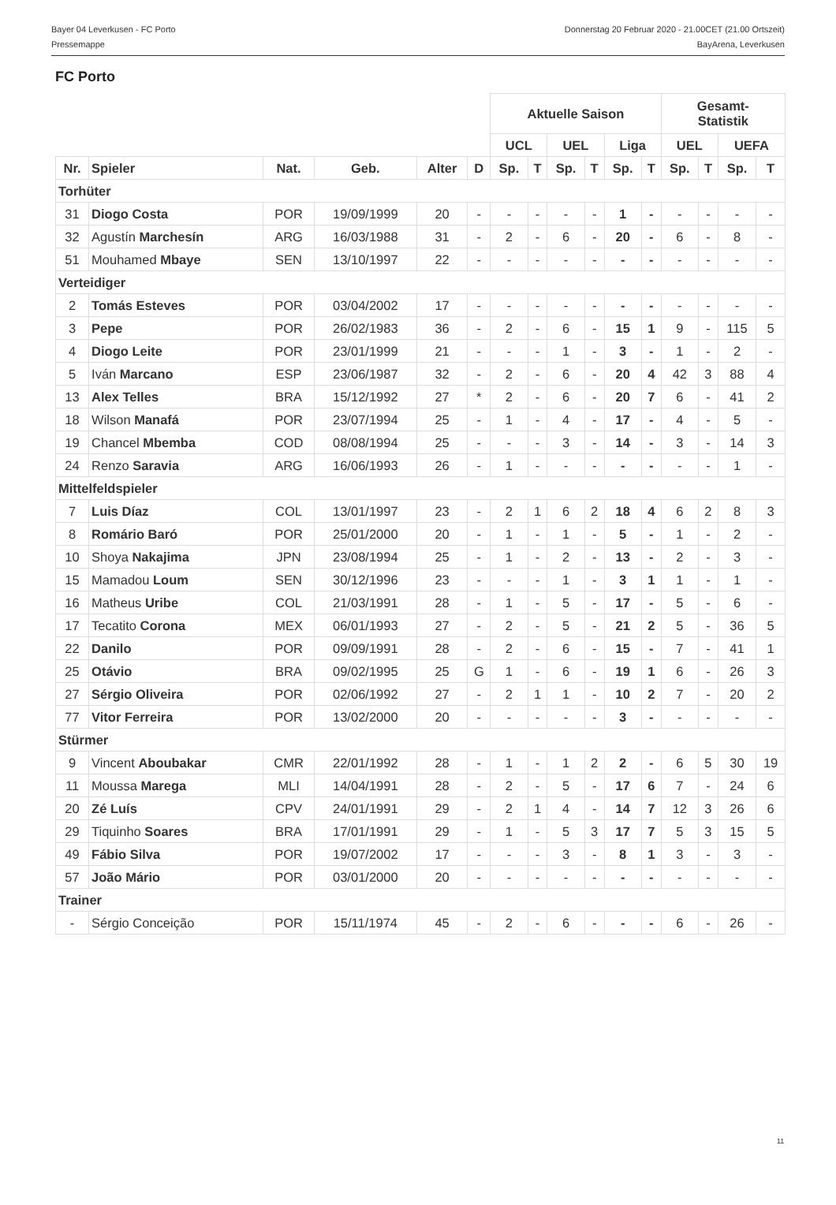Bayer 04 Leverkusen - FC Porto
Pressemappe
Donnerstag 20 Februar 2020 - 21.00CET (21.00 Ortszeit)
BayArena, Leverkusen
FC Porto
| | | | | | | Aktuelle Saison | | | | | | Gesamt- Statistik | | | |
| --- | --- | --- | --- | --- | --- | --- | --- | --- | --- | --- | --- | --- | --- | --- | --- |
| | | | | | | UCL | | UEL | | Liga | | UEL | | UEFA | |
| Nr. | Spieler | Nat. | Geb. | Alter | D | Sp. | T | Sp. | T | Sp. | T | Sp. | T | Sp. | T |
| Torhüter | | | | | | | | | | | | | | | |
| 31 | Diogo Costa | POR | 19/09/1999 | 20 | - | - | - | - | - | 1 | - | - | - | - | - |
| 32 | Agustín Marchesín | ARG | 16/03/1988 | 31 | - | 2 | - | 6 | - | 20 | - | 6 | - | 8 | - |
| 51 | Mouhamed Mbaye | SEN | 13/10/1997 | 22 | - | - | - | - | - | - | - | - | - | - | - |
| Verteidiger | | | | | | | | | | | | | | | |
| 2 | Tomás Esteves | POR | 03/04/2002 | 17 | - | - | - | - | - | - | - | - | - | - | - |
| 3 | Pepe | POR | 26/02/1983 | 36 | - | 2 | - | 6 | - | 15 | 1 | 9 | - | 115 | 5 |
| 4 | Diogo Leite | POR | 23/01/1999 | 21 | - | - | - | 1 | - | 3 | - | 1 | - | 2 | - |
| 5 | Iván Marcano | ESP | 23/06/1987 | 32 | - | 2 | - | 6 | - | 20 | 4 | 42 | 3 | 88 | 4 |
| 13 | Alex Telles | BRA | 15/12/1992 | 27 | * | 2 | - | 6 | - | 20 | 7 | 6 | - | 41 | 2 |
| 18 | Wilson Manafá | POR | 23/07/1994 | 25 | - | 1 | - | 4 | - | 17 | - | 4 | - | 5 | - |
| 19 | Chancel Mbemba | COD | 08/08/1994 | 25 | - | - | - | 3 | - | 14 | - | 3 | - | 14 | 3 |
| 24 | Renzo Saravia | ARG | 16/06/1993 | 26 | - | 1 | - | - | - | - | - | - | - | 1 | - |
| Mittelfeldspieler | | | | | | | | | | | | | | | |
| 7 | Luis Díaz | COL | 13/01/1997 | 23 | - | 2 | 1 | 6 | 2 | 18 | 4 | 6 | 2 | 8 | 3 |
| 8 | Romário Baró | POR | 25/01/2000 | 20 | - | 1 | - | 1 | - | 5 | - | 1 | - | 2 | - |
| 10 | Shoya Nakajima | JPN | 23/08/1994 | 25 | - | 1 | - | 2 | - | 13 | - | 2 | - | 3 | - |
| 15 | Mamadou Loum | SEN | 30/12/1996 | 23 | - | - | - | 1 | - | 3 | 1 | 1 | - | 1 | - |
| 16 | Matheus Uribe | COL | 21/03/1991 | 28 | - | 1 | - | 5 | - | 17 | - | 5 | - | 6 | - |
| 17 | Tecatito Corona | MEX | 06/01/1993 | 27 | - | 2 | - | 5 | - | 21 | 2 | 5 | - | 36 | 5 |
| 22 | Danilo | POR | 09/09/1991 | 28 | - | 2 | - | 6 | - | 15 | - | 7 | - | 41 | 1 |
| 25 | Otávio | BRA | 09/02/1995 | 25 | G | 1 | - | 6 | - | 19 | 1 | 6 | - | 26 | 3 |
| 27 | Sérgio Oliveira | POR | 02/06/1992 | 27 | - | 2 | 1 | 1 | - | 10 | 2 | 7 | - | 20 | 2 |
| 77 | Vitor Ferreira | POR | 13/02/2000 | 20 | - | - | - | - | - | 3 | - | - | - | - | - |
| Stürmer | | | | | | | | | | | | | | | |
| 9 | Vincent Aboubakar | CMR | 22/01/1992 | 28 | - | 1 | - | 1 | 2 | 2 | - | 6 | 5 | 30 | 19 |
| 11 | Moussa Marega | MLI | 14/04/1991 | 28 | - | 2 | - | 5 | - | 17 | 6 | 7 | - | 24 | 6 |
| 20 | Zé Luís | CPV | 24/01/1991 | 29 | - | 2 | 1 | 4 | - | 14 | 7 | 12 | 3 | 26 | 6 |
| 29 | Tiquinho Soares | BRA | 17/01/1991 | 29 | - | 1 | - | 5 | 3 | 17 | 7 | 5 | 3 | 15 | 5 |
| 49 | Fábio Silva | POR | 19/07/2002 | 17 | - | - | - | 3 | - | 8 | 1 | 3 | - | 3 | - |
| 57 | João Mário | POR | 03/01/2000 | 20 | - | - | - | - | - | - | - | - | - | - | - |
| Trainer | | | | | | | | | | | | | | | |
| - | Sérgio Conceição | POR | 15/11/1974 | 45 | - | 2 | - | 6 | - | - | - | 6 | - | 26 | - |
11